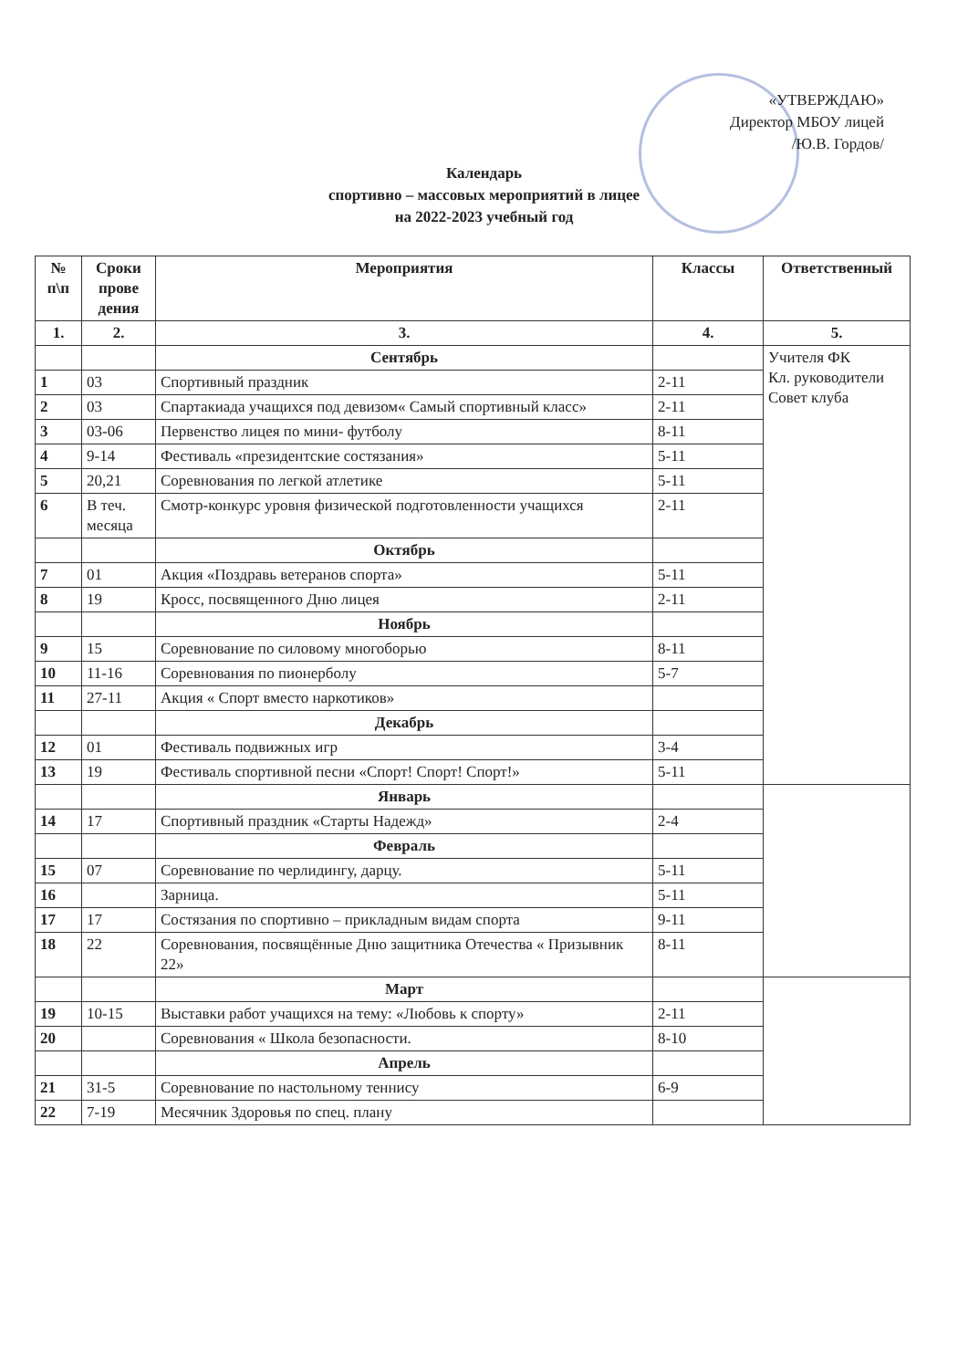«УТВЕРЖДАЮ»
Директор МБОУ лицей
/Ю.В. Гордов/
Календарь
спортивно – массовых мероприятий в лицее
на 2022-2023 учебный год
| № п\п | Сроки прове дения | Мероприятия | Классы | Ответственный |
| --- | --- | --- | --- | --- |
| 1. | 2. | 3. | 4. | 5. |
| | | Сентябрь | | Учителя ФК Кл. руководители Совет клуба |
| 1 | 03 | Спортивный праздник | 2-11 | |
| 2 | 03 | Спартакиада учащихся под девизом« Самый спортивный класс» | 2-11 | |
| 3 | 03-06 | Первенство лицея по мини- футболу | 8-11 | |
| 4 | 9-14 | Фестиваль «президентские состязания» | 5-11 | |
| 5 | 20,21 | Соревнования по легкой атлетике | 5-11 | |
| 6 | В теч. месяца | Смотр-конкурс уровня физической подготовленности учащихся | 2-11 | |
| | | Октябрь | | |
| 7 | 01 | Акция «Поздравь ветеранов спорта» | 5-11 | |
| 8 | 19 | Кросс, посвященного Дню лицея | 2-11 | |
| | | Ноябрь | | |
| 9 | 15 | Соревнование по силовому многоборью | 8-11 | |
| 10 | 11-16 | Соревнования по пионерболу | 5-7 | |
| 11 | 27-11 | Акция « Спорт вместо наркотиков» | | |
| | | Декабрь | | |
| 12 | 01 | Фестиваль подвижных игр | 3-4 | |
| 13 | 19 | Фестиваль спортивной песни «Спорт! Спорт! Спорт!» | 5-11 | |
| | | Январь | | |
| 14 | 17 | Спортивный праздник «Старты Надежд» | 2-4 | |
| | | Февраль | | |
| 15 | 07 | Соревнование по черлидингу, дарцу. | 5-11 | |
| 16 | | Зарница. | 5-11 | |
| 17 | 17 | Состязания по спортивно – прикладным видам спорта | 9-11 | |
| 18 | 22 | Соревнования, посвящённые Дню защитника Отечества « Призывник 22» | 8-11 | |
| | | Март | | |
| 19 | 10-15 | Выставки работ учащихся на тему: «Любовь к спорту» | 2-11 | |
| 20 | | Соревнования « Школа безопасности. | 8-10 | |
| | | Апрель | | |
| 21 | 31-5 | Соревнование по настольному теннису | 6-9 | |
| 22 | 7-19 | Месячник Здоровья по спец. плану | | |